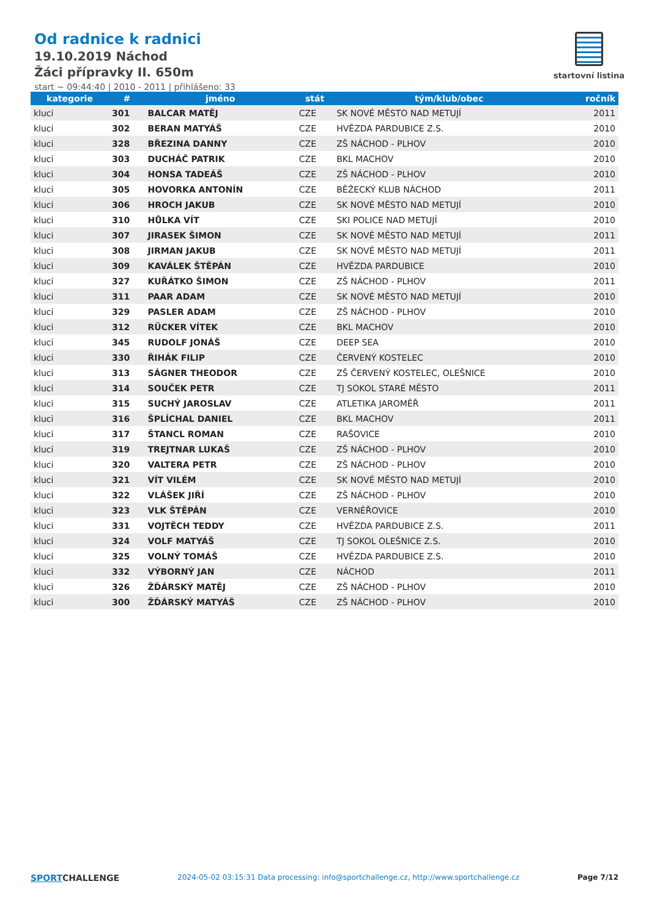Od radnice k radnici
19.10.2019 Náchod
Žáci přípravky II. 650m
start ~ 09:44:40 | 2010 - 2011 | přihlášeno: 33
startovní listina
| kategorie | # | jméno | stát | tým/klub/obec | ročník |
| --- | --- | --- | --- | --- | --- |
| kluci | 301 | BALCAR MATĚJ | CZE | SK NOVÉ MĚSTO NAD METUJÍ | 2011 |
| kluci | 302 | BERAN MATYÁŠ | CZE | HVĚZDA PARDUBICE Z.S. | 2010 |
| kluci | 328 | BŘEZINA DANNY | CZE | ZŠ NÁCHOD - PLHOV | 2010 |
| kluci | 303 | DUCHÁČ PATRIK | CZE | BKL MACHOV | 2010 |
| kluci | 304 | HONSA TADEÁŠ | CZE | ZŠ NÁCHOD - PLHOV | 2010 |
| kluci | 305 | HOVORKA ANTONÍN | CZE | BĚŽECKÝ KLUB NÁCHOD | 2011 |
| kluci | 306 | HROCH JAKUB | CZE | SK NOVÉ MĚSTO NAD METUJÍ | 2010 |
| kluci | 310 | HŮLKA VÍT | CZE | SKI POLICE NAD METUJÍ | 2010 |
| kluci | 307 | JIRASEK ŠIMON | CZE | SK NOVÉ MĚSTO NAD METUJÍ | 2011 |
| kluci | 308 | JIRMAN JAKUB | CZE | SK NOVÉ MĚSTO NAD METUJÍ | 2011 |
| kluci | 309 | KAVÁLEK ŠTĚPÁN | CZE | HVĚZDA PARDUBICE | 2010 |
| kluci | 327 | KUŘÁTKO ŠIMON | CZE | ZŠ NÁCHOD - PLHOV | 2011 |
| kluci | 311 | PAAR ADAM | CZE | SK NOVÉ MĚSTO NAD METUJÍ | 2010 |
| kluci | 329 | PASLER ADAM | CZE | ZŠ NÁCHOD - PLHOV | 2010 |
| kluci | 312 | RÜCKER VÍTEK | CZE | BKL MACHOV | 2010 |
| kluci | 345 | RUDOLF JONÁŠ | CZE | DEEP SEA | 2010 |
| kluci | 330 | ŘIHÁK FILIP | CZE | ČERVENÝ KOSTELEC | 2010 |
| kluci | 313 | SÁGNER THEODOR | CZE | ZŠ ČERVENÝ KOSTELEC, OLEŠNICE | 2010 |
| kluci | 314 | SOUČEK PETR | CZE | TJ SOKOL STARÉ MĚSTO | 2011 |
| kluci | 315 | SUCHÝ JAROSLAV | CZE | ATLETIKA JAROMĚŘ | 2011 |
| kluci | 316 | ŠPLÍCHAL DANIEL | CZE | BKL MACHOV | 2011 |
| kluci | 317 | ŠTANCL ROMAN | CZE | RAŠOVICE | 2010 |
| kluci | 319 | TREJTNAR LUKAŠ | CZE | ZŠ NÁCHOD - PLHOV | 2010 |
| kluci | 320 | VALTERA PETR | CZE | ZŠ NÁCHOD - PLHOV | 2010 |
| kluci | 321 | VÍT VILÉM | CZE | SK NOVÉ MĚSTO NAD METUJÍ | 2010 |
| kluci | 322 | VLÁŠEK JIŘÍ | CZE | ZŠ NÁCHOD - PLHOV | 2010 |
| kluci | 323 | VLK ŠTĚPÁN | CZE | VERNÉŘOVICE | 2010 |
| kluci | 331 | VOJTĚCH TEDDY | CZE | HVĚZDA PARDUBICE Z.S. | 2011 |
| kluci | 324 | VOLF MATYÁŠ | CZE | TJ SOKOL OLEŠNICE Z.S. | 2010 |
| kluci | 325 | VOLNÝ TOMÁŠ | CZE | HVĚZDA PARDUBICE Z.S. | 2010 |
| kluci | 332 | VÝBORNÝ JAN | CZE | NÁCHOD | 2011 |
| kluci | 326 | ŽĎÁRSKÝ MATĚJ | CZE | ZŠ NÁCHOD - PLHOV | 2010 |
| kluci | 300 | ŽĎÁRSKÝ MATYÁŠ | CZE | ZŠ NÁCHOD - PLHOV | 2010 |
SPORTCHALLENGE
2024-05-02 03:15:31 Data processing: info@sportchallenge.cz, http://www.sportchallenge.cz
Page 7/12